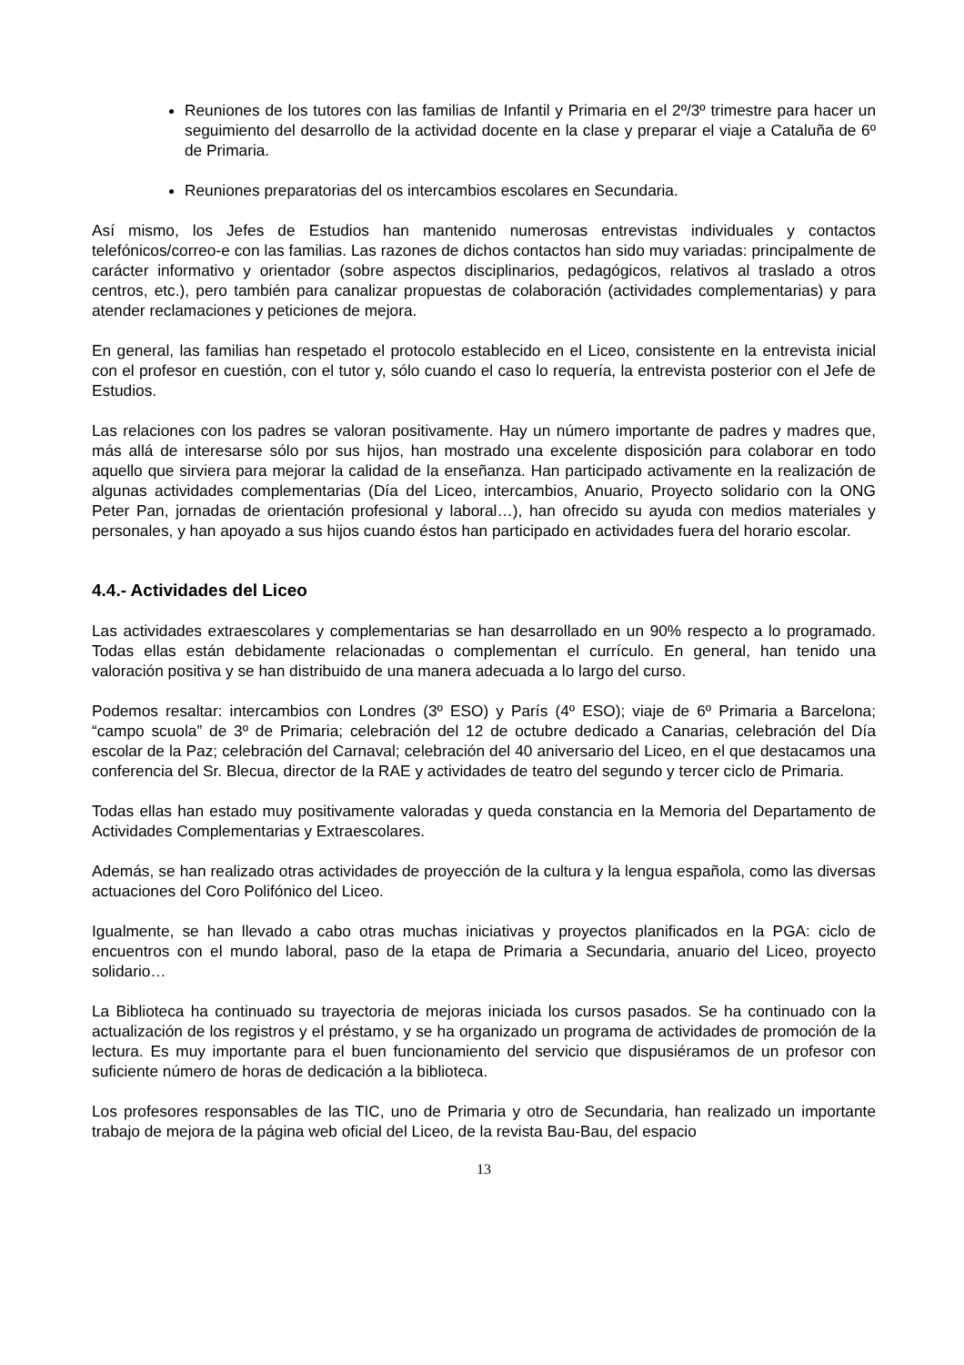Reuniones de los tutores con las familias de Infantil y Primaria en el 2º/3º trimestre para hacer un seguimiento del desarrollo de la actividad docente en la clase y preparar el viaje a Cataluña de 6º de Primaria.
Reuniones preparatorias del os intercambios escolares en Secundaria.
Así mismo, los Jefes de Estudios han mantenido numerosas entrevistas individuales y contactos telefónicos/correo-e con las familias. Las razones de dichos contactos han sido muy variadas: principalmente de carácter informativo y orientador (sobre aspectos disciplinarios, pedagógicos, relativos al traslado a otros centros, etc.), pero también para canalizar propuestas de colaboración (actividades complementarias) y para atender reclamaciones y peticiones de mejora.
En general, las familias han respetado el protocolo establecido en el Liceo, consistente en la entrevista inicial con el profesor en cuestión, con el tutor y, sólo cuando el caso lo requería, la entrevista posterior con el Jefe de Estudios.
Las relaciones con los padres se valoran positivamente. Hay un número importante de padres y madres que, más allá de interesarse sólo por sus hijos, han mostrado una excelente disposición para colaborar en todo aquello que sirviera para mejorar la calidad de la enseñanza. Han participado activamente en la realización de algunas actividades complementarias (Día del Liceo, intercambios, Anuario, Proyecto solidario con la ONG Peter Pan, jornadas de orientación profesional y laboral…), han ofrecido su ayuda con medios materiales y personales, y han apoyado a sus hijos cuando éstos han participado en actividades fuera del horario escolar.
4.4.- Actividades del Liceo
Las actividades extraescolares y complementarias se han desarrollado en un 90% respecto a lo programado. Todas ellas están debidamente relacionadas o complementan el currículo. En general, han tenido una valoración positiva y se han distribuido de una manera adecuada a lo largo del curso.
Podemos resaltar: intercambios con Londres (3º ESO) y París (4º ESO); viaje de 6º Primaria a Barcelona; “campo scuola” de 3º de Primaria; celebración del 12 de octubre dedicado a Canarias, celebración del Día escolar de la Paz; celebración del Carnaval; celebración del 40 aniversario del Liceo, en el que destacamos una conferencia del Sr. Blecua, director de la RAE y actividades de teatro del segundo y tercer ciclo de Primaria.
Todas ellas han estado muy positivamente valoradas y queda constancia en la Memoria del Departamento de Actividades Complementarias y Extraescolares.
Además, se han realizado otras actividades de proyección de la cultura y la lengua española, como las diversas actuaciones del Coro Polifónico del Liceo.
Igualmente, se han llevado a cabo otras muchas iniciativas y proyectos planificados en la PGA: ciclo de encuentros con el mundo laboral, paso de la etapa de Primaria a Secundaria, anuario del Liceo, proyecto solidario…
La Biblioteca ha continuado su trayectoria de mejoras iniciada los cursos pasados. Se ha continuado con la actualización de los registros y el préstamo, y se ha organizado un programa de actividades de promoción de la lectura. Es muy importante para el buen funcionamiento del servicio que dispusiéramos de un profesor con suficiente número de horas de dedicación a la biblioteca.
Los profesores responsables de las TIC, uno de Primaria y otro de Secundaria, han realizado un importante trabajo de mejora de la página web oficial del Liceo, de la revista Bau-Bau, del espacio
13